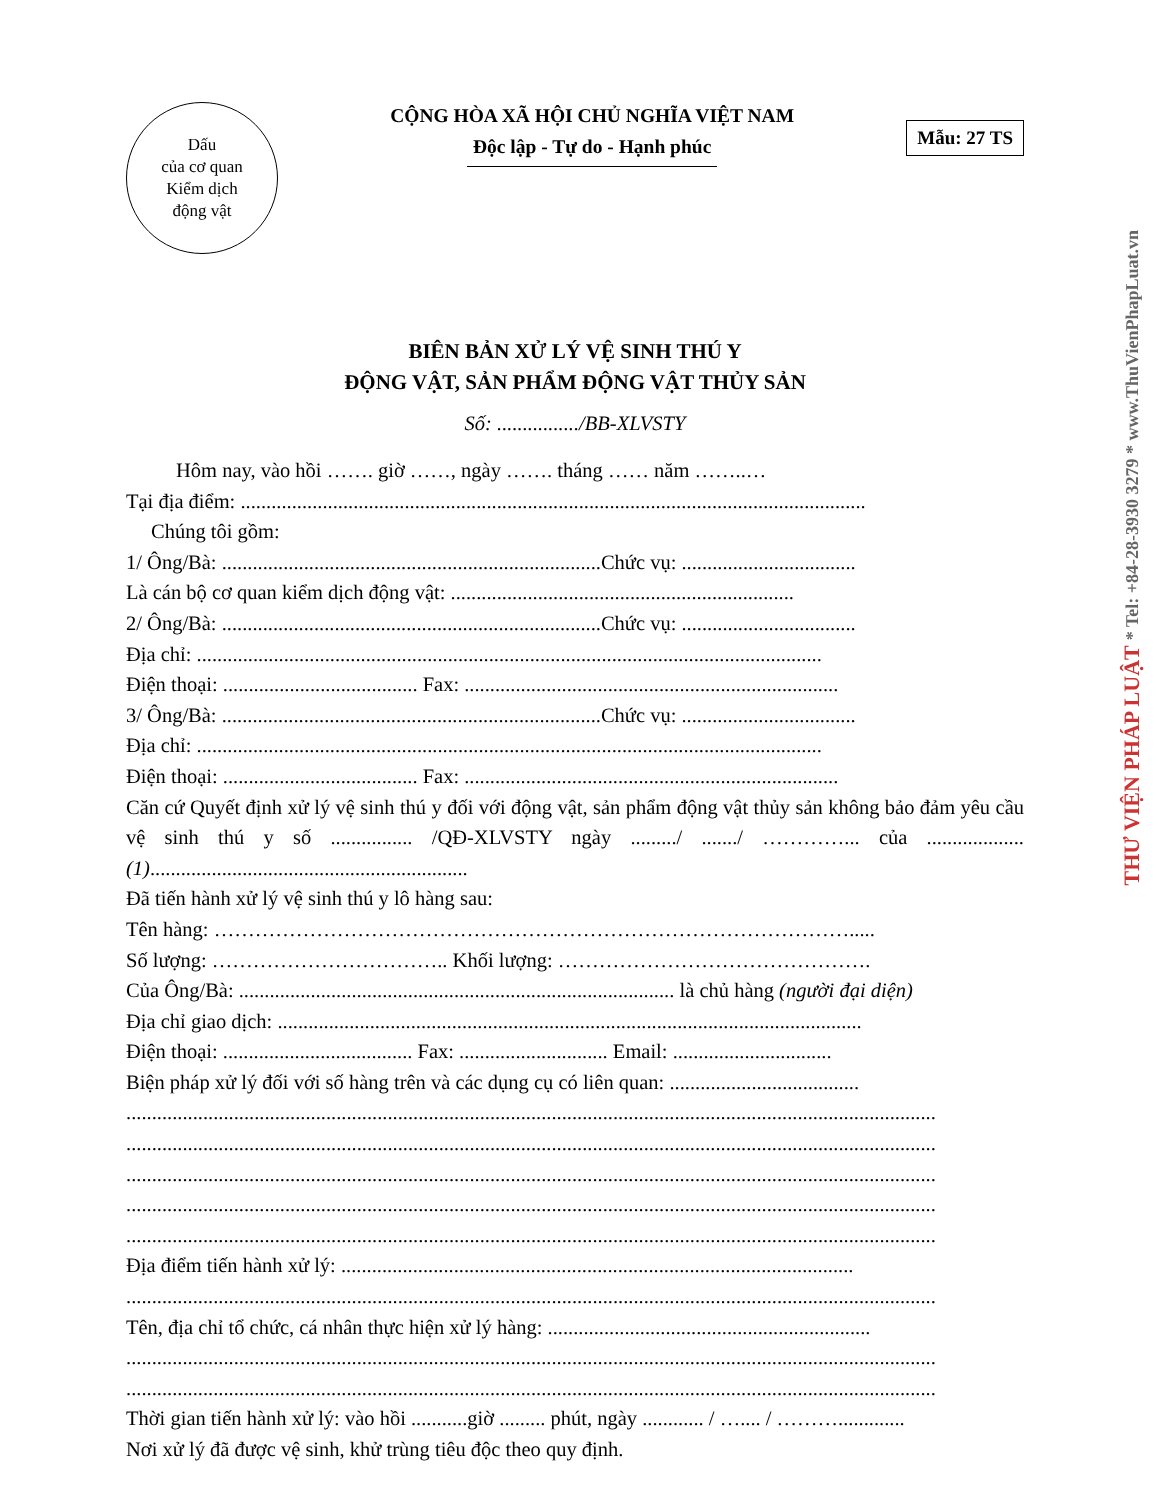Dấu
của cơ quan
Kiểm dịch
động vật
CỘNG HÒA XÃ HỘI CHỦ NGHĨA VIỆT NAM
Độc lập - Tự do - Hạnh phúc
Mẫu: 27 TS
BIÊN BẢN XỬ LÝ VỆ SINH THÚ Y
ĐỘNG VẬT, SẢN PHẨM ĐỘNG VẬT THỦY SẢN
Số: ................/BB-XLVSTY
Hôm nay, vào hồi ……. giờ ……, ngày ……. tháng …… năm ……..…
Tại địa điểm: ..........................................................................................................................
Chúng tôi gồm:
1/ Ông/Bà: ..........................................................................Chức vụ: ..................................
Là cán bộ cơ quan kiểm dịch động vật: ...................................................................
2/ Ông/Bà: ..........................................................................Chức vụ: ..................................
Địa chỉ: ..........................................................................................................................
Điện thoại: ...................................... Fax: .........................................................................
3/ Ông/Bà: ..........................................................................Chức vụ: ..................................
Địa chỉ: ..........................................................................................................................
Điện thoại: ...................................... Fax: .........................................................................
Căn cứ Quyết định xử lý vệ sinh thú y đối với động vật, sản phẩm động vật thủy sản không bảo đảm yêu cầu vệ sinh thú y số ................ /QĐ-XLVSTY ngày ........./ ......./ …………... của ...................(1)..............................................................
Đã tiến hành xử lý vệ sinh thú y lô hàng sau:
Tên hàng: ………………………………………………………………………………….....
Số lượng: …………………………….. Khối lượng: ……………………………………….
Của Ông/Bà: ..................................................................................... là chủ hàng (người đại diện)
Địa chỉ giao dịch: ..................................................................................................................
Điện thoại: ..................................... Fax: ............................. Email: ...............................
Biện pháp xử lý đối với số hàng trên và các dụng cụ có liên quan: .....................................
..............................................................................................................................................................
..............................................................................................................................................................
..............................................................................................................................................................
..............................................................................................................................................................
..............................................................................................................................................................
Địa điểm tiến hành xử lý: ....................................................................................................
..............................................................................................................................................................
Tên, địa chỉ tổ chức, cá nhân thực hiện xử lý hàng: ...............................................................
..............................................................................................................................................................
..............................................................................................................................................................
Thời gian tiến hành xử lý: vào hồi ...........giờ ......... phút, ngày ............ / ….... / ……….............
Nơi xử lý đã được vệ sinh, khử trùng tiêu độc theo quy định.
THƯ VIỆN PHÁP LUẬT * Tel: +84-28-3930 3279 * www.ThuVienPhapLuat.vn